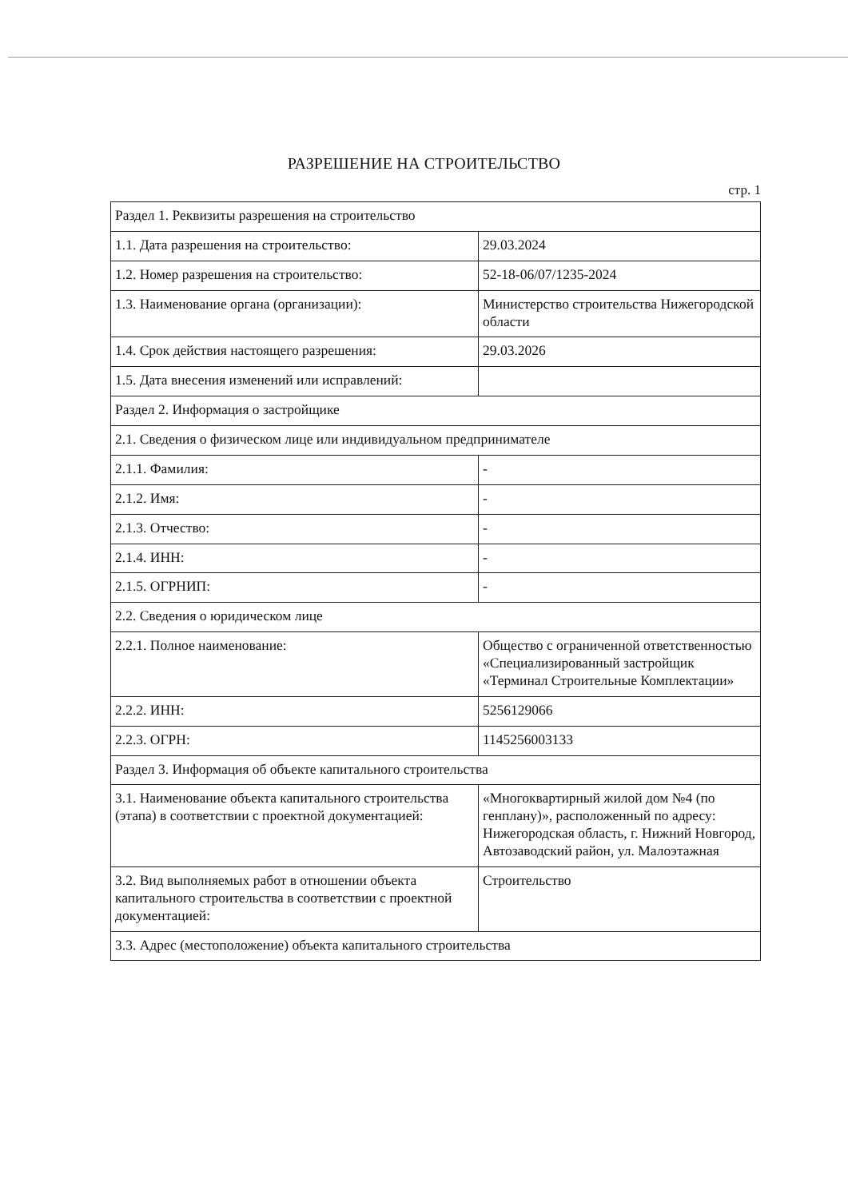РАЗРЕШЕНИЕ НА СТРОИТЕЛЬСТВО
стр. 1
| Раздел 1. Реквизиты разрешения на строительство | |
| 1.1. Дата разрешения на строительство: | 29.03.2024 |
| 1.2. Номер разрешения на строительство: | 52-18-06/07/1235-2024 |
| 1.3. Наименование органа (организации): | Министерство строительства Нижегородской области |
| 1.4. Срок действия настоящего разрешения: | 29.03.2026 |
| 1.5. Дата внесения изменений или исправлений: | |
| Раздел 2. Информация о застройщике | |
| 2.1. Сведения о физическом лице или индивидуальном предпринимателе | |
| 2.1.1. Фамилия: | - |
| 2.1.2. Имя: | - |
| 2.1.3. Отчество: | - |
| 2.1.4. ИНН: | - |
| 2.1.5. ОГРНИП: | - |
| 2.2. Сведения о юридическом лице | |
| 2.2.1. Полное наименование: | Общество с ограниченной ответственностью «Специализированный застройщик «Терминал Строительные Комплектации» |
| 2.2.2. ИНН: | 5256129066 |
| 2.2.3. ОГРН: | 1145256003133 |
| Раздел 3. Информация об объекте капитального строительства | |
| 3.1. Наименование объекта капитального строительства (этапа) в соответствии с проектной документацией: | «Многоквартирный жилой дом №4 (по генплану)», расположенный по адресу: Нижегородская область, г. Нижний Новгород, Автозаводский район, ул. Малоэтажная |
| 3.2. Вид выполняемых работ в отношении объекта капитального строительства в соответствии с проектной документацией: | Строительство |
| 3.3. Адрес (местоположение) объекта капитального строительства | |